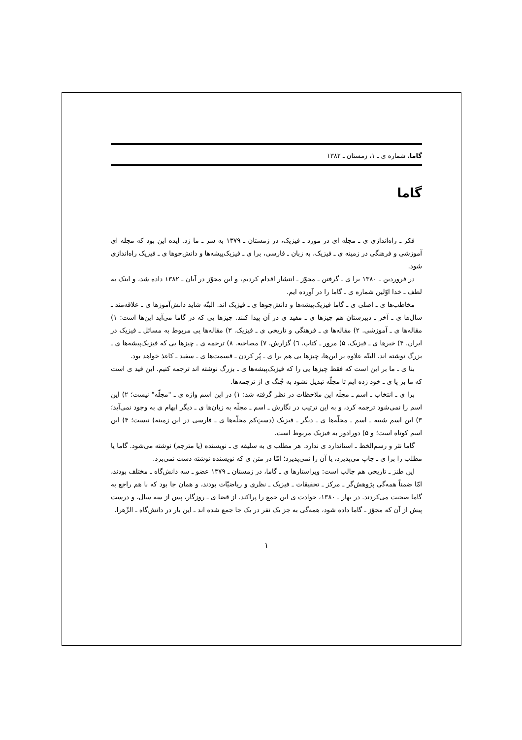گاما، شماره ی ـ ۱، زمستان ـ ۱۳۸۲
گاما
فکر ـ راه‌اندازی ی ـ مجله ای در مورد ـ فیزیک، در زمستان ـ ۱۳۷۹ به سر ـ ما زد. ایده این بود که مجله ای آموزشی و فرهنگی در زمینه ی ـ فیزیک، به زبان ـ فارسی، برا ی ـ فیزیک‌پیشه‌ها و دانش‌جوها ی ـ فیزیک راه‌اندازی شود.
در فروردین ـ ۱۳۸۰ برا ی ـ گرفتن ـ مجوّز ـ انتشار اقدام کردیم، و این مجوّز در آبان ـ ۱۳۸۲ داده شد، و اینک به لطف ـ خدا اوّلین شماره ی ـ گاما را در آورده ایم.
مخاطب‌ها ی ـ اصلی ی ـ گاما فیزیک‌پیشه‌ها و دانش‌جوها ی ـ فیزیک اند. البتّه شاید دانش‌آموزها ی ـ علاقه‌مند ـ سال‌ها ی ـ آخر ـ دبیرستان هم چیزها ی ـ مفید ی در آن پیدا کنند. چیزها یی که در گاما می‌آید این‌ها است: ۱) مقاله‌ها ی ـ آموزشی. ۲) مقاله‌ها ی ـ فرهنگی و تاریخی ی ـ فیزیک. ۳) مقاله‌ها یی مربوط به مسائل ـ فیزیک در ایران. ۴) خبرها ی ـ فیزیک. ۵) مرور ـ کتاب. ٦) گزارش. ۷) مصاحبه. ۸) ترجمه ی ـ چیزها یی که فیزیک‌پیشه‌ها ی ـ بزرگ نوشته اند. البتّه علاوه بر این‌ها، چیزها یی هم برا ی ـ پُر کردن ـ قسمت‌ها ی ـ سفید ـ کاغذ خواهد بود.
بنا ی ـ ما بر این است که فقط چیزها یی را که فیزیک‌پیشه‌ها ی ـ بزرگ نوشته اند ترجمه کنیم. این قید ی است که ما بر پا ی ـ خود زده ایم تا مجلّه تبدیل نشود به جُنگ ی از ترجمه‌ها.
برا ی ـ انتخاب ـ اسم ـ مجلّه این ملاحظات در نظر گرفته شد: ۱) در این اسم واژه ی ـ "مجلّه" نیست؛ ۲) این اسم را نمی‌شود ترجمه کرد، و به این ترتیب در نگارش ـ اسم ـ مجلّه به زبان‌ها ی ـ دیگر ابهام ی به وجود نمی‌آید؛ ۳) این اسم شبیه ـ اسم ـ مجلّه‌ها ی ـ دیگر ـ فیزیک (دستِ‌کم مجلّه‌ها ی ـ فارسی در این زمینه) نیست؛ ۴) این اسم کوتاه است؛ و ۵) دورادور به فیزیک مربوط است.
گاما نثر و رسم‌الخط ـ استاندارد ی ندارد. هر مطلب ی به سلیقه ی ـ نویسنده (یا مترجم) نوشته می‌شود. گاما یا مطلب را برا ی ـ چاپ می‌پذیرد، یا آن را نمی‌پذیرد؛ امّا در متن ی که نویسنده نوشته دست نمی‌برد.
این طنز ـ تاریخی هم جالب است: ویراستارها ی ـ گاما، در زمستان ـ ۱۳۷۹ عضو ـ سه دانش‌گاه ـ مختلف بودند، امّا ضمناً همه‌گی پژوهش‌گر ـ مرکز ـ تحقیقات ـ فیزیک ـ نظری و ریاضیّات بودند، و همان جا بود که با هم راجع به گاما صحبت می‌کردند. در بهار ـ ۱۳۸۰، حوادث ی این جمع را پراکند. از قضا ی ـ روزگار، پس از سه سال، و درست پیش از آن که مجوّز ـ گاما داده شود، همه‌گی به جز یک نفر در یک جا جمع شده اند ـ این بار در دانش‌گاه ـ الزّهرا.
۱